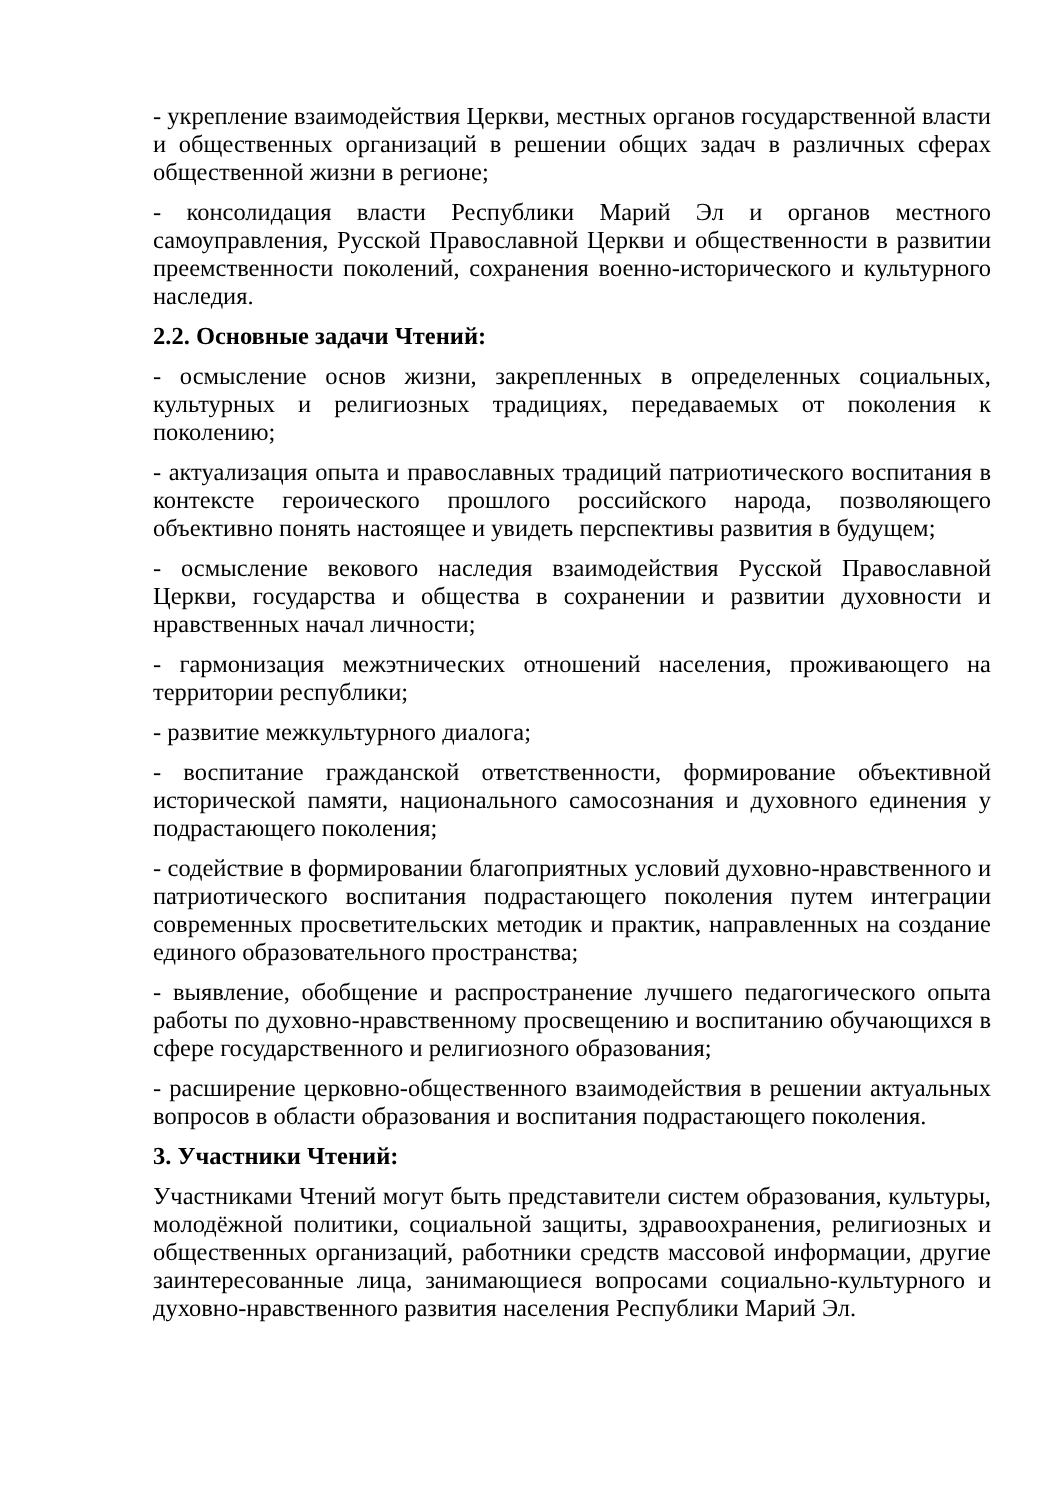- укрепление взаимодействия Церкви, местных органов государственной власти и общественных организаций в решении общих задач в различных сферах общественной жизни в регионе;
- консолидация власти Республики Марий Эл и органов местного самоуправления, Русской Православной Церкви и общественности в развитии преемственности поколений, сохранения военно-исторического и культурного наследия.
2.2. Основные задачи Чтений:
- осмысление основ жизни, закрепленных в определенных социальных, культурных и религиозных традициях, передаваемых от поколения к поколению;
- актуализация опыта и православных традиций патриотического воспитания в контексте героического прошлого российского народа, позволяющего объективно понять настоящее и увидеть перспективы развития в будущем;
- осмысление векового наследия взаимодействия Русской Православной Церкви, государства и общества в сохранении и развитии духовности и нравственных начал личности;
- гармонизация межэтнических отношений населения, проживающего на территории республики;
- развитие межкультурного диалога;
- воспитание гражданской ответственности, формирование объективной исторической памяти, национального самосознания и духовного единения у подрастающего поколения;
- содействие в формировании благоприятных условий духовно-нравственного и патриотического воспитания подрастающего поколения путем интеграции современных просветительских методик и практик, направленных на создание единого образовательного пространства;
- выявление, обобщение и распространение лучшего педагогического опыта работы по духовно-нравственному просвещению и воспитанию обучающихся в сфере государственного и религиозного образования;
- расширение церковно-общественного взаимодействия в решении актуальных вопросов в области образования и воспитания подрастающего поколения.
3. Участники Чтений:
Участниками Чтений могут быть представители систем образования, культуры, молодёжной политики, социальной защиты, здравоохранения, религиозных и общественных организаций, работники средств массовой информации, другие заинтересованные лица, занимающиеся вопросами социально-культурного и духовно-нравственного развития населения Республики Марий Эл.